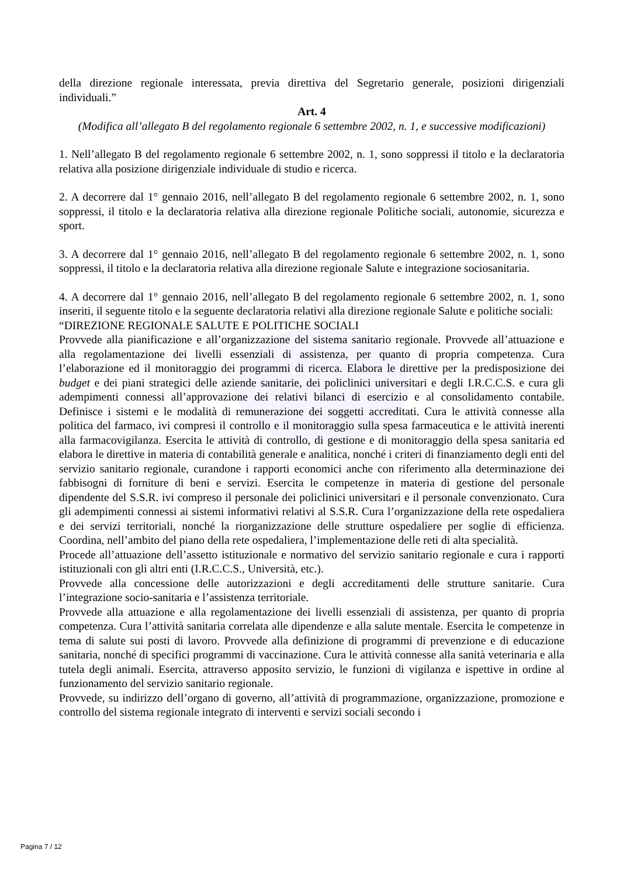della direzione regionale interessata, previa direttiva del Segretario generale, posizioni dirigenziali individuali.”
Art. 4
(Modifica all’allegato B del regolamento regionale 6 settembre 2002, n. 1, e successive modificazioni)
1. Nell’allegato B del regolamento regionale 6 settembre 2002, n. 1, sono soppressi il titolo e la declaratoria relativa alla posizione dirigenziale individuale di studio e ricerca.
2. A decorrere dal 1° gennaio 2016, nell’allegato B del regolamento regionale 6 settembre 2002, n. 1, sono soppressi, il titolo e la declaratoria relativa alla direzione regionale Politiche sociali, autonomie, sicurezza e sport.
3. A decorrere dal 1° gennaio 2016, nell’allegato B del regolamento regionale 6 settembre 2002, n. 1, sono soppressi, il titolo e la declaratoria relativa alla direzione regionale Salute e integrazione sociosanitaria.
4. A decorrere dal 1° gennaio 2016, nell’allegato B del regolamento regionale 6 settembre 2002, n. 1, sono inseriti, il seguente titolo e la seguente declaratoria relativi alla direzione regionale Salute e politiche sociali:
“DIREZIONE REGIONALE SALUTE E POLITICHE SOCIALI
Provvede alla pianificazione e all’organizzazione del sistema sanitario regionale. Provvede all’attuazione e alla regolamentazione dei livelli essenziali di assistenza, per quanto di propria competenza. Cura l’elaborazione ed il monitoraggio dei programmi di ricerca. Elabora le direttive per la predisposizione dei budget e dei piani strategici delle aziende sanitarie, dei policlinici universitari e degli I.R.C.C.S. e cura gli adempimenti connessi all’approvazione dei relativi bilanci di esercizio e al consolidamento contabile. Definisce i sistemi e le modalità di remunerazione dei soggetti accreditati. Cura le attività connesse alla politica del farmaco, ivi compresi il controllo e il monitoraggio sulla spesa farmaceutica e le attività inerenti alla farmacovigilanza. Esercita le attività di controllo, di gestione e di monitoraggio della spesa sanitaria ed elabora le direttive in materia di contabilità generale e analitica, nonché i criteri di finanziamento degli enti del servizio sanitario regionale, curandone i rapporti economici anche con riferimento alla determinazione dei fabbisogni di forniture di beni e servizi. Esercita le competenze in materia di gestione del personale dipendente del S.S.R. ivi compreso il personale dei policlinici universitari e il personale convenzionato. Cura gli adempimenti connessi ai sistemi informativi relativi al S.S.R. Cura l’organizzazione della rete ospedaliera e dei servizi territoriali, nonché la riorganizzazione delle strutture ospedaliere per soglie di efficienza. Coordina, nell’ambito del piano della rete ospedaliera, l’implementazione delle reti di alta specialità.
Procede all’attuazione dell’assetto istituzionale e normativo del servizio sanitario regionale e cura i rapporti istituzionali con gli altri enti (I.R.C.C.S., Università, etc.).
Provvede alla concessione delle autorizzazioni e degli accreditamenti delle strutture sanitarie. Cura l’integrazione socio-sanitaria e l’assistenza territoriale.
Provvede alla attuazione e alla regolamentazione dei livelli essenziali di assistenza, per quanto di propria competenza. Cura l’attività sanitaria correlata alle dipendenze e alla salute mentale. Esercita le competenze in tema di salute sui posti di lavoro. Provvede alla definizione di programmi di prevenzione e di educazione sanitaria, nonché di specifici programmi di vaccinazione. Cura le attività connesse alla sanità veterinaria e alla tutela degli animali. Esercita, attraverso apposito servizio, le funzioni di vigilanza e ispettive in ordine al funzionamento del servizio sanitario regionale.
Provvede, su indirizzo dell’organo di governo, all’attività di programmazione, organizzazione, promozione e controllo del sistema regionale integrato di interventi e servizi sociali secondo i
Pagina 7 / 12